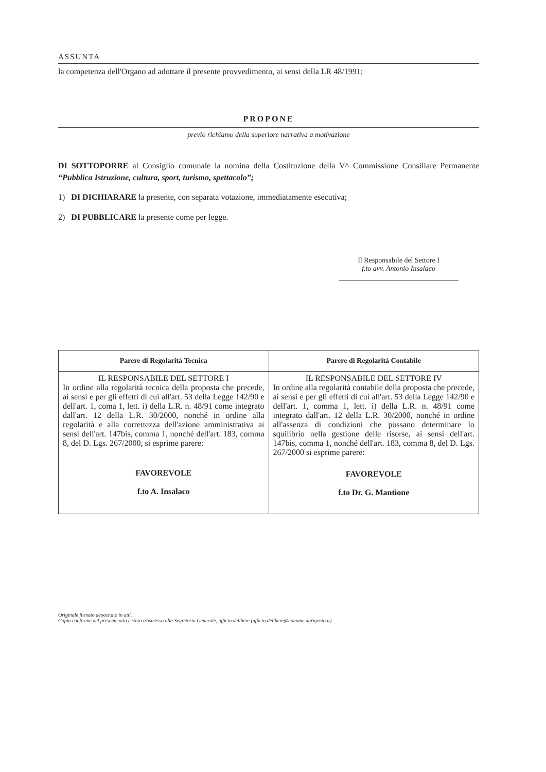ASSUNTA
la competenza dell'Organo ad adottare il presente provvedimento, ai sensi della LR 48/1991;
PROPONE
previo richiamo della superiore narrativa a motivazione
DI SOTTOPORRE al Consiglio comunale la nomina della Costituzione della V^ Commissione Consiliare Permanente “Pubblica Istruzione, cultura, sport, turismo, spettacolo”;
1) DI DICHIARARE la presente, con separata votazione, immediatamente esecutiva;
2) DI PUBBLICARE la presente come per legge.
Il Responsabile del Settore I
f.to avv. Antonio Insalaco
| Parere di Regolarità Tecnica | Parere di Regolarità Contabile |
| --- | --- |
| IL RESPONSABILE DEL SETTORE I In ordine alla regolarità tecnica della proposta che precede, ai sensi e per gli effetti di cui all'art. 53 della Legge 142/90 e dell'art. 1, coma 1, lett. i) della L.R. n. 48/91 come integrato dall'art. 12 della L.R. 30/2000, nonché in ordine alla regolarità e alla correttezza dell'azione amministrativa ai sensi dell'art. 147bis, comma 1, nonché dell'art. 183, comma 8, del D. Lgs. 267/2000, si esprime parere: FAVOREVOLE f.to A. Insalaco | IL RESPONSABILE DEL SETTORE IV In ordine alla regolarità contabile della proposta che precede, ai sensi e per gli effetti di cui all'art. 53 della Legge 142/90 e dell'art. 1, comma 1, lett. i) della L.R. n. 48/91 come integrato dall'art. 12 della L.R. 30/2000, nonché in ordine all'assenza di condizioni che possano determinare lo squilibrio nella gestione delle risorse, ai sensi dell'art. 147bis, comma 1, nonché dell'art. 183, comma 8, del D. Lgs. 267/2000 si esprime parere: FAVOREVOLE f.to Dr. G. Mantione |
Originale firmato depositato in atti.
Copia conforme del presente atto è stato trasmesso alla Segreteria Generale, ufficio delibere (ufficio.delibere@comune.agrigento.it)